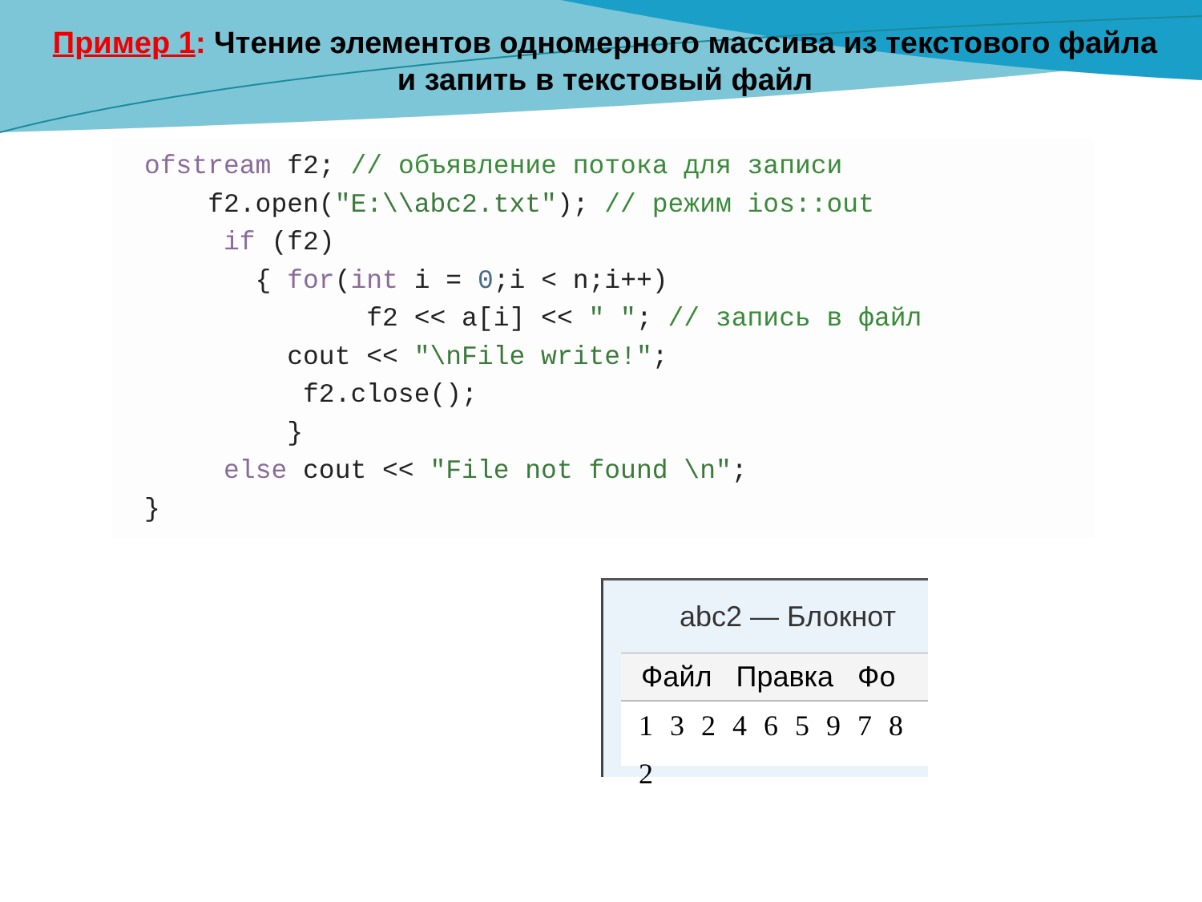Пример 1: Чтение элементов одномерного массива из текстового файла и запить в текстовый файл
ofstream f2; // объявление потока для записи
    f2.open("E:\\abc2.txt"); // режим ios::out
     if (f2)
       { for(int i = 0;i < n;i++)
              f2 << a[i] << " "; // запись в файл
         cout << "\nFile write!";
          f2.close();
         }
     else cout << "File not found \n";
}
abc2 — Блокнот
Файл Правка Фо
1 3 2 4 6 5 9 7 8 2